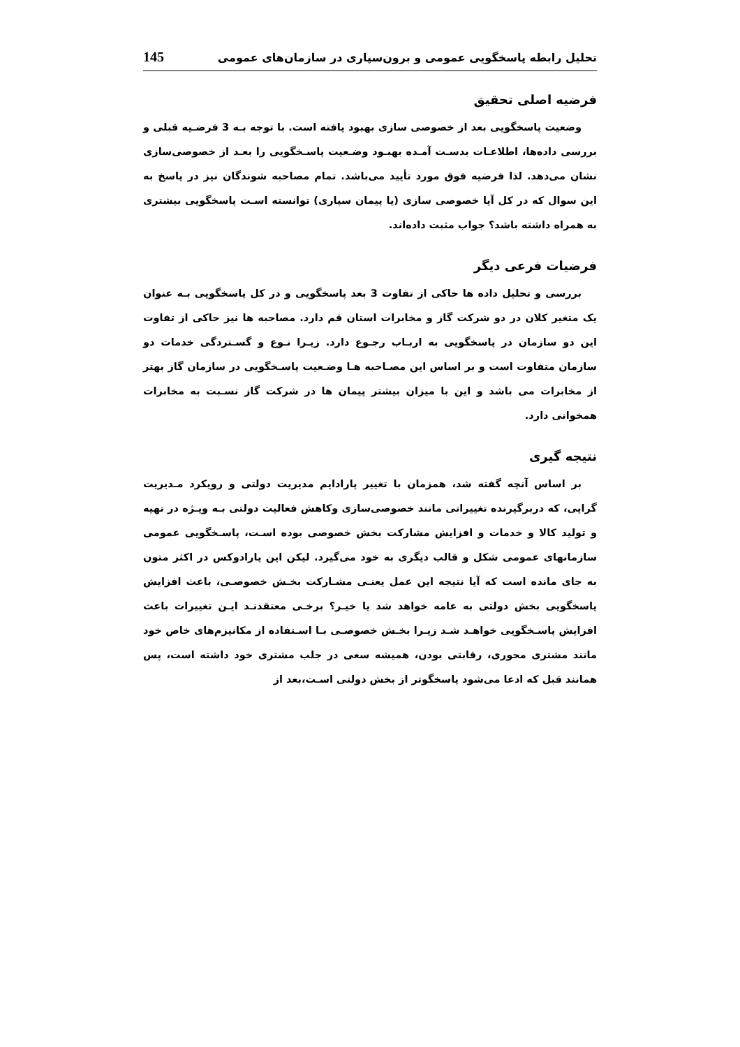تحلیل رابطه پاسخگویی عمومی و برون‌سپاری در سازمان‌های عمومی 145
فرضیه اصلی تحقیق
وضعیت پاسخگویی بعد از خصوصی سازی بهبود یافته است. با توجه بـه 3 فرضـیه قبلی و بررسی داده‌ها، اطلاعـات بدسـت آمـده بهبـود وضـعیت پاسـخگویی را بعـد از خصوصی‌سازی نشان می‌دهد. لذا فرضیه فوق مورد تأیید می‌باشد. تمام مصاحبه شوندگان نیز در پاسخ به این سوال که در کل آیا خصوصی سازی (یا پیمان سپاری) توانسته اسـت پاسخگویی بیشتری به همراه داشته باشد؟ جواب مثبت داده‌اند.
فرضیات فرعی دیگر
بررسی و تحلیل داده ها حاکی از تفاوت 3 بعد پاسخگویی و در کل پاسخگویی بـه عنوان یک متغیر کلان در دو شرکت گاز و مخابرات استان قم دارد. مصاحبه ها نیز حاکی از تفاوت این دو سازمان در پاسخگویی به اربـاب رجـوع دارد. زیـرا نـوع و گسـتردگی خدمات دو سازمان متفاوت است و بر اساس این مصـاحبه هـا وضـعیت پاسـخگویی در سازمان گاز بهتر از مخابرات می باشد و این با میزان بیشتر پیمان ها در شرکت گاز نسـبت به مخابرات همخوانی دارد.
نتیجه گیری
بر اساس آنچه گفته شد، همزمان با تغییر پارادایم مدیریت دولتی و رویکرد مـدیریت گرایی، که دربرگیرنده تغییراتی مانند خصوصی‌سازی وکاهش فعالیت دولتی بـه ویـژه در تهیه و تولید کالا و خدمات و افزایش مشارکت بخش خصوصی بوده اسـت، پاسـخگویی عمومی سازمانهای عمومی شکل و قالب دیگری به خود می‌گیرد. لیکن این پارادوکس در اکثر متون به جای مانده است که آیا نتیجه این عمل یعنـی مشـارکت بخـش خصوصـی، باعث افزایش پاسخگویی بخش دولتی به عامه خواهد شد یا خیـر؟ برخـی معتقدنـد ایـن تغییرات باعث افزایش پاسـخگویی خواهـد شـد زیـرا بخـش خصوصـی بـا اسـتفاده از مکانیزم‌های خاص خود مانند مشتری محوری، رقابتی بودن، همیشه سعی در جلب مشتری خود داشته است، پس همانند قبل که ادعا می‌شود پاسخگوتر از بخش دولتی اسـت،بعد از